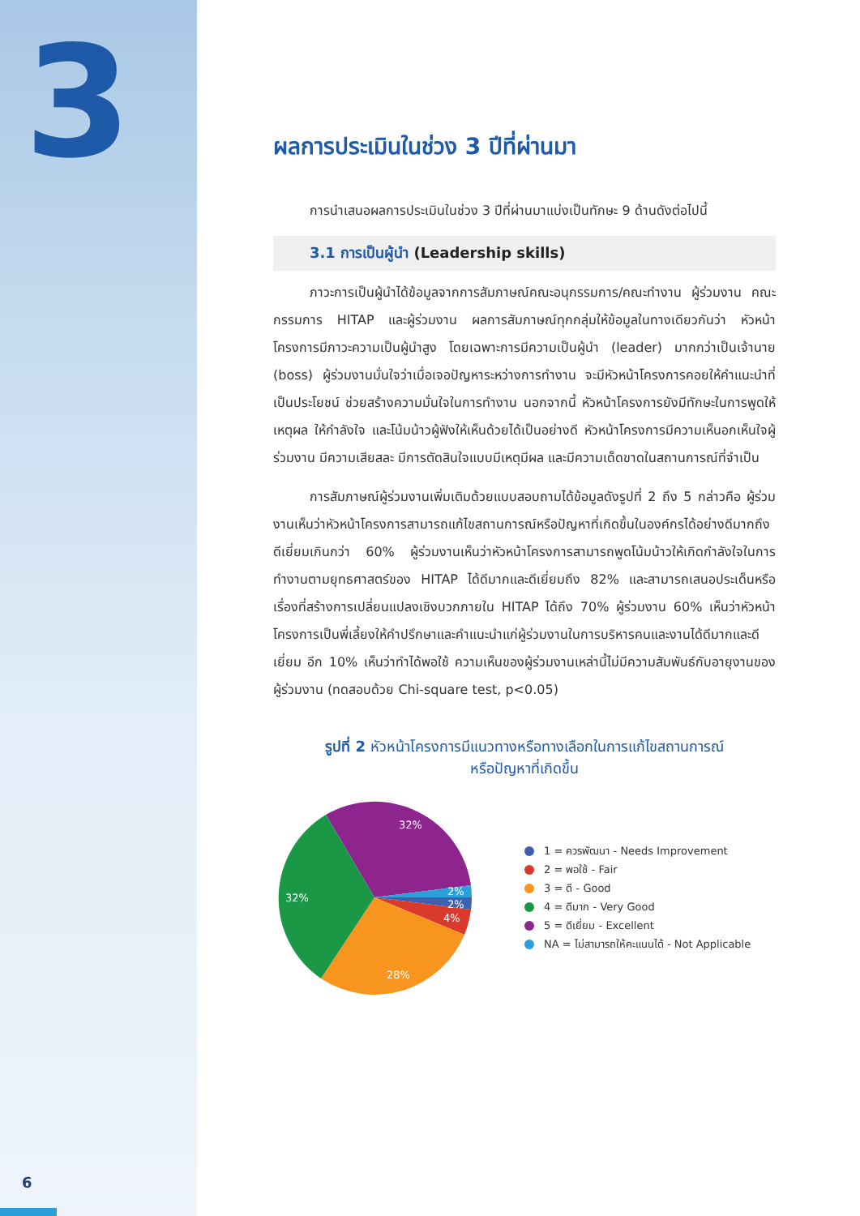3
6
ผลการประเมินในช่วง 3 ปีที่ผ่านมา
การนำเสนอผลการประเมินในช่วง 3 ปีที่ผ่านมาแบ่งเป็นทักษะ 9 ด้านดังต่อไปนี้
3.1 การเป็นผู้นำ (Leadership skills)
ภาวะการเป็นผู้นำได้ข้อมูลจากการสัมภาษณ์คณะอนุกรรมการ/คณะทำงาน ผู้ร่วมงาน คณะกรรมการ HITAP และผู้ร่วมงาน ผลการสัมภาษณ์ทุกกลุ่มให้ข้อมูลในทางเดียวกันว่า หัวหน้าโครงการมีภาวะความเป็นผู้นำสูง โดยเฉพาะการมีความเป็นผู้นำ (leader) มากกว่าเป็นเจ้านาย (boss) ผู้ร่วมงานมั่นใจว่าเมื่อเจอปัญหาระหว่างการทำงาน จะมีหัวหน้าโครงการคอยให้คำแนะนำที่เป็นประโยชน์ ช่วยสร้างความมั่นใจในการทำงาน นอกจากนี้ หัวหน้าโครงการยังมีทักษะในการพูดให้เหตุผล ให้กำลังใจ และโน้มน้าวผู้ฟังให้เห็นด้วยได้เป็นอย่างดี หัวหน้าโครงการมีความเห็นอกเห็นใจผู้ร่วมงาน มีความเสียสละ มีการตัดสินใจแบบมีเหตุมีผล และมีความเด็ดขาดในสถานการณ์ที่จำเป็น
การสัมภาษณ์ผู้ร่วมงานเพิ่มเติมด้วยแบบสอบถามได้ข้อมูลดังรูปที่ 2 ถึง 5 กล่าวคือ ผู้ร่วมงานเห็นว่าหัวหน้าโครงการสามารถแก้ไขสถานการณ์หรือปัญหาที่เกิดขึ้นในองค์กรได้อย่างดีมากถึงดีเยี่ยมเกินกว่า 60% ผู้ร่วมงานเห็นว่าหัวหน้าโครงการสามารถพูดโน้มน้าวให้เกิดกำลังใจในการทำงานตามยุทธศาสตร์ของ HITAP ได้ดีมากและดีเยี่ยมถึง 82% และสามารถเสนอประเด็นหรือเรื่องที่สร้างการเปลี่ยนแปลงเชิงบวกภายใน HITAP ได้ถึง 70% ผู้ร่วมงาน 60% เห็นว่าหัวหน้าโครงการเป็นพี่เลี้ยงให้คำปรึกษาและคำแนะนำแก่ผู้ร่วมงานในการบริหารคนและงานได้ดีมากและดีเยี่ยม อีก 10% เห็นว่าทำได้พอใช้ ความเห็นของผู้ร่วมงานเหล่านี้ไม่มีความสัมพันธ์กับอายุงานของผู้ร่วมงาน (ทดสอบด้วย Chi-square test, p<0.05)
รูปที่ 2 หัวหน้าโครงการมีแนวทางหรือทางเลือกในการแก้ไขสถานการณ์
หรือปัญหาที่เกิดขึ้น
32%
32%
28%
4%
2%
2%
1 = ควรพัฒนา - Needs Improvement
2 = พอใช้ - Fair
3 = ดี - Good
4 = ดีมาก - Very Good
5 = ดีเยี่ยม - Excellent
NA = ไม่สามารถให้คะแนนได้ - Not Applicable